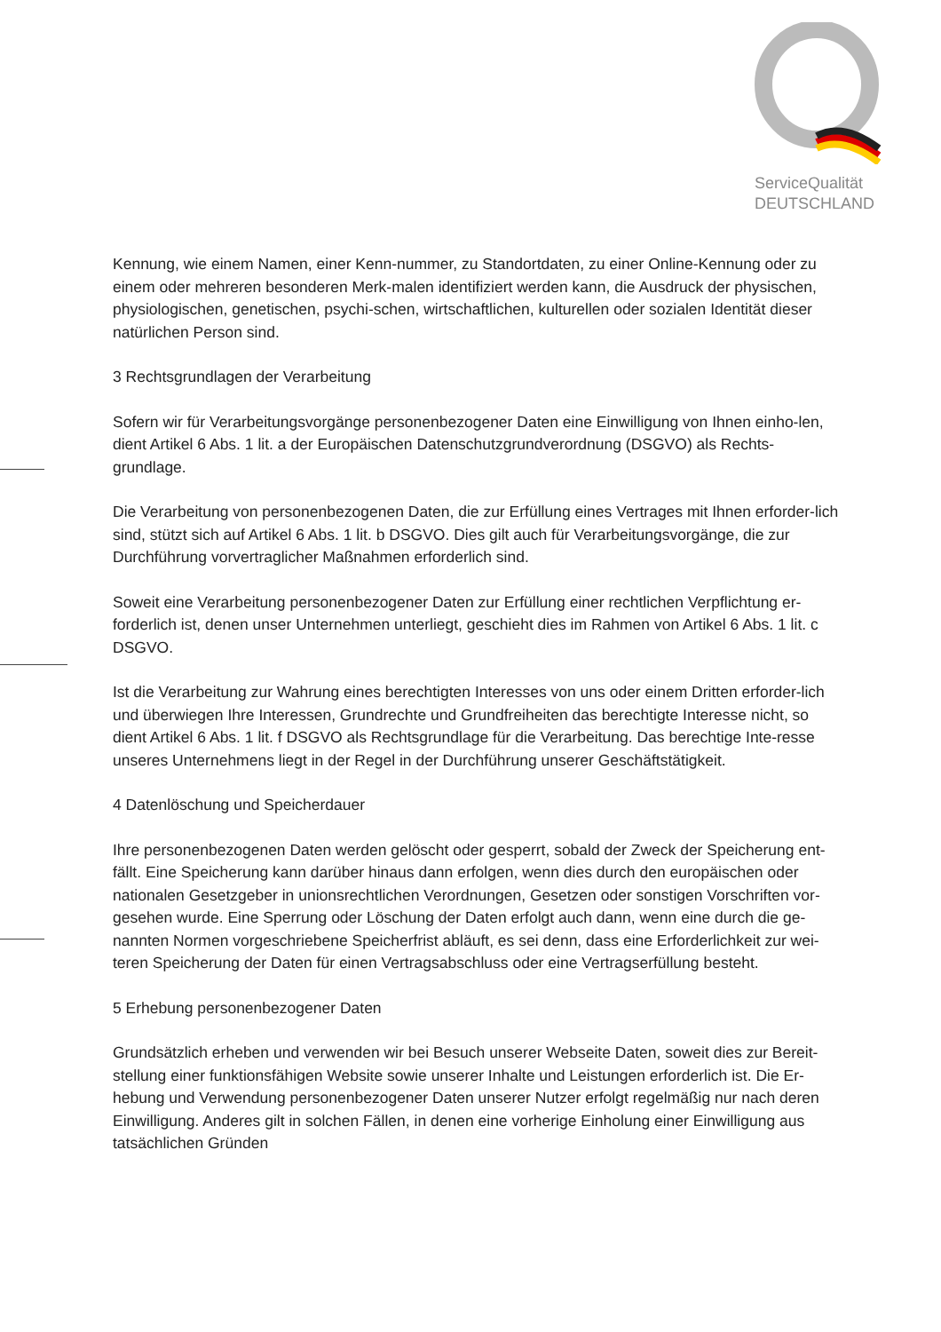ServiceQualität
DEUTSCHLAND
Kennung, wie einem Namen, einer Kenn-nummer, zu Standortdaten, zu einer Online-Kennung oder zu einem oder mehreren besonderen Merk-malen identifiziert werden kann, die Ausdruck der physischen, physiologischen, genetischen, psychi-schen, wirtschaftlichen, kulturellen oder sozialen Identität dieser natürlichen Person sind.
3 Rechtsgrundlagen der Verarbeitung
Sofern wir für Verarbeitungsvorgänge personenbezogener Daten eine Einwilligung von Ihnen einho-len, dient Artikel 6 Abs. 1 lit. a der Europäischen Datenschutzgrundverordnung (DSGVO) als Rechts-grundlage.
Die Verarbeitung von personenbezogenen Daten, die zur Erfüllung eines Vertrages mit Ihnen erforder-lich sind, stützt sich auf Artikel 6 Abs. 1 lit. b DSGVO. Dies gilt auch für Verarbeitungsvorgänge, die zur Durchführung vorvertraglicher Maßnahmen erforderlich sind.
Soweit eine Verarbeitung personenbezogener Daten zur Erfüllung einer rechtlichen Verpflichtung er-forderlich ist, denen unser Unternehmen unterliegt, geschieht dies im Rahmen von Artikel 6 Abs. 1 lit. c DSGVO.
Ist die Verarbeitung zur Wahrung eines berechtigten Interesses von uns oder einem Dritten erforder-lich und überwiegen Ihre Interessen, Grundrechte und Grundfreiheiten das berechtigte Interesse nicht, so dient Artikel 6 Abs. 1 lit. f DSGVO als Rechtsgrundlage für die Verarbeitung. Das berechtige Inte-resse unseres Unternehmens liegt in der Regel in der Durchführung unserer Geschäftstätigkeit.
4 Datenlöschung und Speicherdauer
Ihre personenbezogenen Daten werden gelöscht oder gesperrt, sobald der Zweck der Speicherung ent-fällt. Eine Speicherung kann darüber hinaus dann erfolgen, wenn dies durch den europäischen oder nationalen Gesetzgeber in unionsrechtlichen Verordnungen, Gesetzen oder sonstigen Vorschriften vor-gesehen wurde. Eine Sperrung oder Löschung der Daten erfolgt auch dann, wenn eine durch die ge-nannten Normen vorgeschriebene Speicherfrist abläuft, es sei denn, dass eine Erforderlichkeit zur wei-teren Speicherung der Daten für einen Vertragsabschluss oder eine Vertragserfüllung besteht.
5 Erhebung personenbezogener Daten
Grundsätzlich erheben und verwenden wir bei Besuch unserer Webseite Daten, soweit dies zur Bereit-stellung einer funktionsfähigen Website sowie unserer Inhalte und Leistungen erforderlich ist. Die Er-hebung und Verwendung personenbezogener Daten unserer Nutzer erfolgt regelmäßig nur nach deren Einwilligung. Anderes gilt in solchen Fällen, in denen eine vorherige Einholung einer Einwilligung aus tatsächlichen Gründen